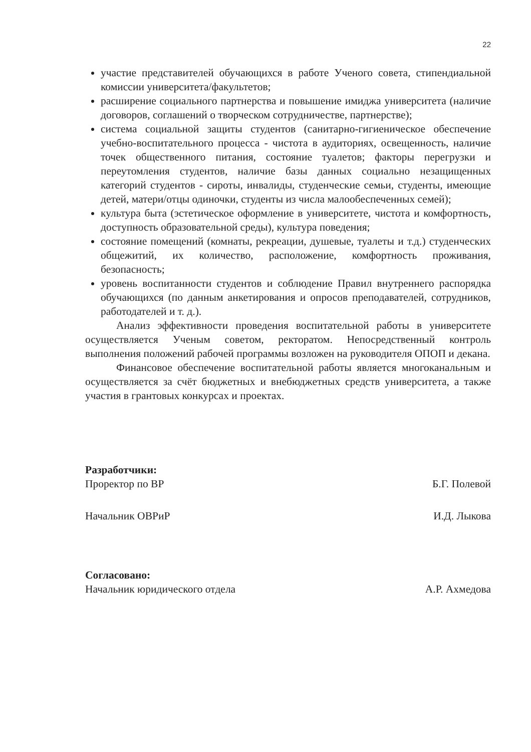22
участие представителей обучающихся в работе Ученого совета, стипендиальной комиссии университета/факультетов;
расширение социального партнерства и повышение имиджа университета (наличие договоров, соглашений о творческом сотрудничестве, партнерстве);
система социальной защиты студентов (санитарно-гигиеническое обеспечение учебно-воспитательного процесса - чистота в аудиториях, освещенность, наличие точек общественного питания, состояние туалетов; факторы перегрузки и переутомления студентов, наличие базы данных социально незащищенных категорий студентов - сироты, инвалиды, студенческие семьи, студенты, имеющие детей, матери/отцы одиночки, студенты из числа малообеспеченных семей);
культура быта (эстетическое оформление в университете, чистота и комфортность, доступность образовательной среды), культура поведения;
состояние помещений (комнаты, рекреации, душевые, туалеты и т.д.) студенческих общежитий, их количество, расположение, комфортность проживания, безопасность;
уровень воспитанности студентов и соблюдение Правил внутреннего распорядка обучающихся (по данным анкетирования и опросов преподавателей, сотрудников, работодателей и т. д.).
Анализ эффективности проведения воспитательной работы в университете осуществляется Ученым советом, ректоратом. Непосредственный контроль выполнения положений рабочей программы возложен на руководителя ОПОП и декана.
Финансовое обеспечение воспитательной работы является многоканальным и осуществляется за счёт бюджетных и внебюджетных средств университета, а также участия в грантовых конкурсах и проектах.
Разработчики:
Проректор по ВР Б.Г. Полевой
Начальник ОВРиР И.Д. Лыкова
Согласовано:
Начальник юридического отдела А.Р. Ахмедова